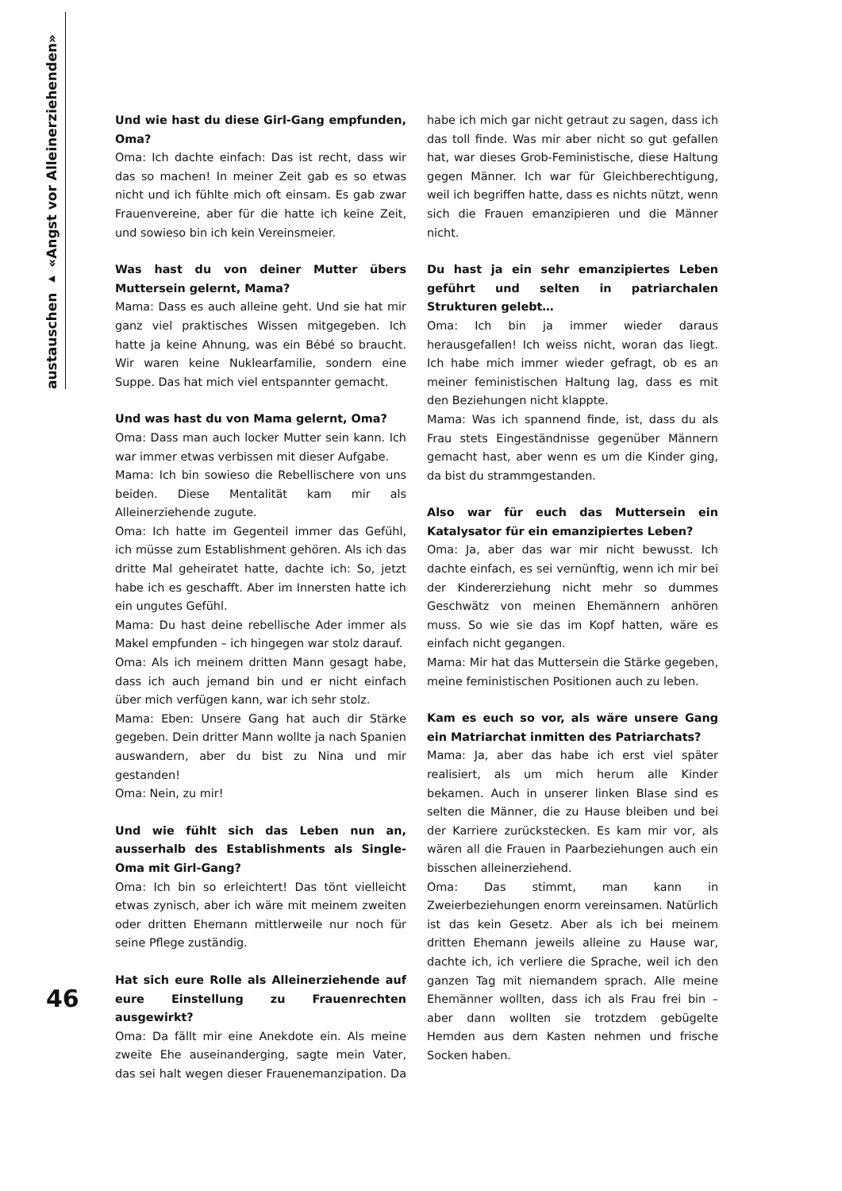austauschen ▸ «Angst vor Alleinerziehenden»
46
Und wie hast du diese Girl-Gang empfunden, Oma?
Oma: Ich dachte einfach: Das ist recht, dass wir das so machen! In meiner Zeit gab es so etwas nicht und ich fühlte mich oft einsam. Es gab zwar Frauenvereine, aber für die hatte ich keine Zeit, und sowieso bin ich kein Vereinsmeier.
Was hast du von deiner Mutter übers Muttersein gelernt, Mama?
Mama: Dass es auch alleine geht. Und sie hat mir ganz viel praktisches Wissen mitgegeben. Ich hatte ja keine Ahnung, was ein Bébé so braucht. Wir waren keine Nuklearfamilie, sondern eine Suppe. Das hat mich viel entspannter gemacht.
Und was hast du von Mama gelernt, Oma?
Oma: Dass man auch locker Mutter sein kann. Ich war immer etwas verbissen mit dieser Aufgabe.
Mama: Ich bin sowieso die Rebellischere von uns beiden. Diese Mentalität kam mir als Alleinerziehende zugute.
Oma: Ich hatte im Gegenteil immer das Gefühl, ich müsse zum Establishment gehören. Als ich das dritte Mal geheiratet hatte, dachte ich: So, jetzt habe ich es geschafft. Aber im Innersten hatte ich ein ungutes Gefühl.
Mama: Du hast deine rebellische Ader immer als Makel empfunden – ich hingegen war stolz darauf.
Oma: Als ich meinem dritten Mann gesagt habe, dass ich auch jemand bin und er nicht einfach über mich verfügen kann, war ich sehr stolz.
Mama: Eben: Unsere Gang hat auch dir Stärke gegeben. Dein dritter Mann wollte ja nach Spanien auswandern, aber du bist zu Nina und mir gestanden!
Oma: Nein, zu mir!
Und wie fühlt sich das Leben nun an, ausserhalb des Establishments als Single-Oma mit Girl-Gang?
Oma: Ich bin so erleichtert! Das tönt vielleicht etwas zynisch, aber ich wäre mit meinem zweiten oder dritten Ehemann mittlerweile nur noch für seine Pflege zuständig.
Hat sich eure Rolle als Alleinerziehende auf eure Einstellung zu Frauenrechten ausgewirkt?
Oma: Da fällt mir eine Anekdote ein. Als meine zweite Ehe auseinanderging, sagte mein Vater, das sei halt wegen dieser Frauenemanzipation. Da habe ich mich gar nicht getraut zu sagen, dass ich das toll finde. Was mir aber nicht so gut gefallen hat, war dieses Grob-Feministische, diese Haltung gegen Männer. Ich war für Gleichberechtigung, weil ich begriffen hatte, dass es nichts nützt, wenn sich die Frauen emanzipieren und die Männer nicht.
Du hast ja ein sehr emanzipiertes Leben geführt und selten in patriarchalen Strukturen gelebt…
Oma: Ich bin ja immer wieder daraus herausgefallen! Ich weiss nicht, woran das liegt. Ich habe mich immer wieder gefragt, ob es an meiner feministischen Haltung lag, dass es mit den Beziehungen nicht klappte.
Mama: Was ich spannend finde, ist, dass du als Frau stets Eingeständnisse gegenüber Männern gemacht hast, aber wenn es um die Kinder ging, da bist du strammgestanden.
Also war für euch das Muttersein ein Katalysator für ein emanzipiertes Leben?
Oma: Ja, aber das war mir nicht bewusst. Ich dachte einfach, es sei vernünftig, wenn ich mir bei der Kindererziehung nicht mehr so dummes Geschwätz von meinen Ehemännern anhören muss. So wie sie das im Kopf hatten, wäre es einfach nicht gegangen.
Mama: Mir hat das Muttersein die Stärke gegeben, meine feministischen Positionen auch zu leben.
Kam es euch so vor, als wäre unsere Gang ein Matriarchat inmitten des Patriarchats?
Mama: Ja, aber das habe ich erst viel später realisiert, als um mich herum alle Kinder bekamen. Auch in unserer linken Blase sind es selten die Männer, die zu Hause bleiben und bei der Karriere zurückstecken. Es kam mir vor, als wären all die Frauen in Paarbeziehungen auch ein bisschen alleinerziehend.
Oma: Das stimmt, man kann in Zweierbeziehungen enorm vereinsamen. Natürlich ist das kein Gesetz. Aber als ich bei meinem dritten Ehemann jeweils alleine zu Hause war, dachte ich, ich verliere die Sprache, weil ich den ganzen Tag mit niemandem sprach. Alle meine Ehemänner wollten, dass ich als Frau frei bin – aber dann wollten sie trotzdem gebügelte Hemden aus dem Kasten nehmen und frische Socken haben.